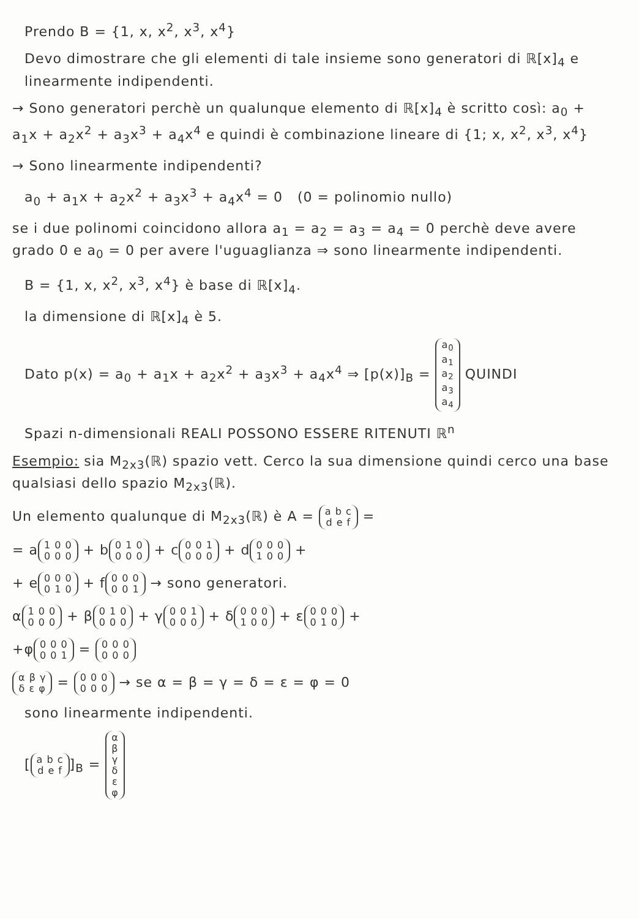Prendo B = {1, x, x<sup>2</sup>, x<sup>3</sup>, x<sup>4</sup>}
Devo dimostrare che gli elementi di tale insieme sono generatori di ℝ[x]<sub>4</sub> e linearmente indipendenti.
→ Sono generatori perchè un qualunque elemento di ℝ[x]<sub>4</sub> è scritto così: a<sub>0</sub> + a<sub>1</sub>x + a<sub>2</sub>x<sup>2</sup> + a<sub>3</sub>x<sup>3</sup> + a<sub>4</sub>x<sup>4</sup> e quindi è combinazione lineare di {1; x, x<sup>2</sup>, x<sup>3</sup>, x<sup>4</sup>}
→ Sono linearmente indipendenti?
a<sub>0</sub> + a<sub>1</sub>x + a<sub>2</sub>x<sup>2</sup> + a<sub>3</sub>x<sup>3</sup> + a<sub>4</sub>x<sup>4</sup> = 0 (0 = polinomio nullo)
se i due polinomi coincidono allora a<sub>1</sub> = a<sub>2</sub> = a<sub>3</sub> = a<sub>4</sub> = 0 perchè deve avere grado 0 e a<sub>0</sub> = 0 per avere l'uguaglianza ⇒ sono linearmente indipendenti.
B = {1, x, x<sup>2</sup>, x<sup>3</sup>, x<sup>4</sup>} è base di ℝ[x]<sub>4</sub>.
la dimensione di ℝ[x]<sub>4</sub> è 5.
Dato p(x) = a<sub>0</sub> + a<sub>1</sub>x + a<sub>2</sub>x<sup>2</sup> + a<sub>3</sub>x<sup>3</sup> + a<sub>4</sub>x<sup>4</sup> ⇒ [p(x)]<sub>B</sub> = a<sub>0</sub>
a<sub>1</sub>
a<sub>2</sub>
a<sub>3</sub>
a<sub>4</sub> QUINDI
Spazi n-dimensionali REALI POSSONO ESSERE RITENUTI ℝ<sup>n</sup>
Esempio: sia M<sub>2x3</sub>(ℝ) spazio vett. Cerco la sua dimensione quindi cerco una base qualsiasi dello spazio M<sub>2x3</sub>(ℝ).
Un elemento qualunque di M<sub>2x3</sub>(ℝ) è A = a b c
d e f =
= a 1 0 0
0 0 0 + b 0 1 0
0 0 0 + c 0 0 1
0 0 0 + d 0 0 0
1 0 0 +
+ e 0 0 0
0 1 0 + f 0 0 0
0 0 1 → sono generatori.
α 1 0 0
0 0 0 + β 0 1 0
0 0 0 + γ 0 0 1
0 0 0 + δ 0 0 0
1 0 0 + ε 0 0 0
0 1 0 +
+φ 0 0 0
0 0 1 = 0 0 0
0 0 0
α β γ
δ ε φ = 0 0 0
0 0 0 → se α = β = γ = δ = ε = φ = 0
sono linearmente indipendenti.
[a b c
d e f]<sub>B</sub> = α
β
γ
δ
ε
φ